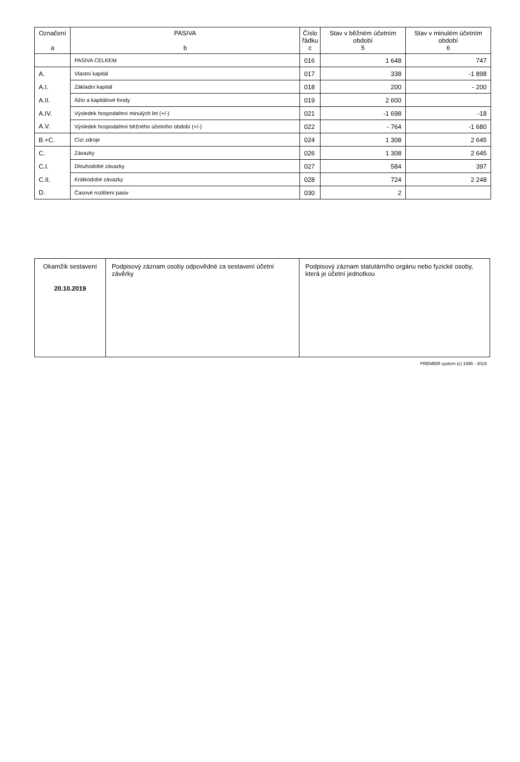| Označení a | PASIVA b | Číslo řádku c | Stav v běžném účetním období 5 | Stav v minulém účetním období 6 |
| --- | --- | --- | --- | --- |
| | PASIVA CELKEM | 016 | 1 648 | 747 |
| A. | Vlastní kapitál | 017 | 338 | -1 898 |
| A.I. | Základní kapitál | 018 | 200 | - 200 |
| A.II. | Ážio a kapitálové fondy | 019 | 2 600 | |
| A.IV. | Výsledek hospodaření minulých let (+/-) | 021 | -1 698 | -18 |
| A.V. | Výsledek hospodaření běžného účetního období (+/-) | 022 | - 764 | -1 680 |
| B.+C. | Cizí zdroje | 024 | 1 308 | 2 645 |
| C. | Závazky | 026 | 1 308 | 2 645 |
| C.I. | Dlouhodobé závazky | 027 | 584 | 397 |
| C.II. | Krátkodobé závazky | 028 | 724 | 2 248 |
| D. | Časové rozlišení pasiv | 030 | 2 | |
| Okamžik sestavení 20.10.2019 | Podpisový záznam osoby odpovědné za sestavení účetní závěrky | Podpisový záznam statutárního orgánu nebo fyzické osoby, která je účetní jednotkou |
PREMIER system (c) 1995 - 2019